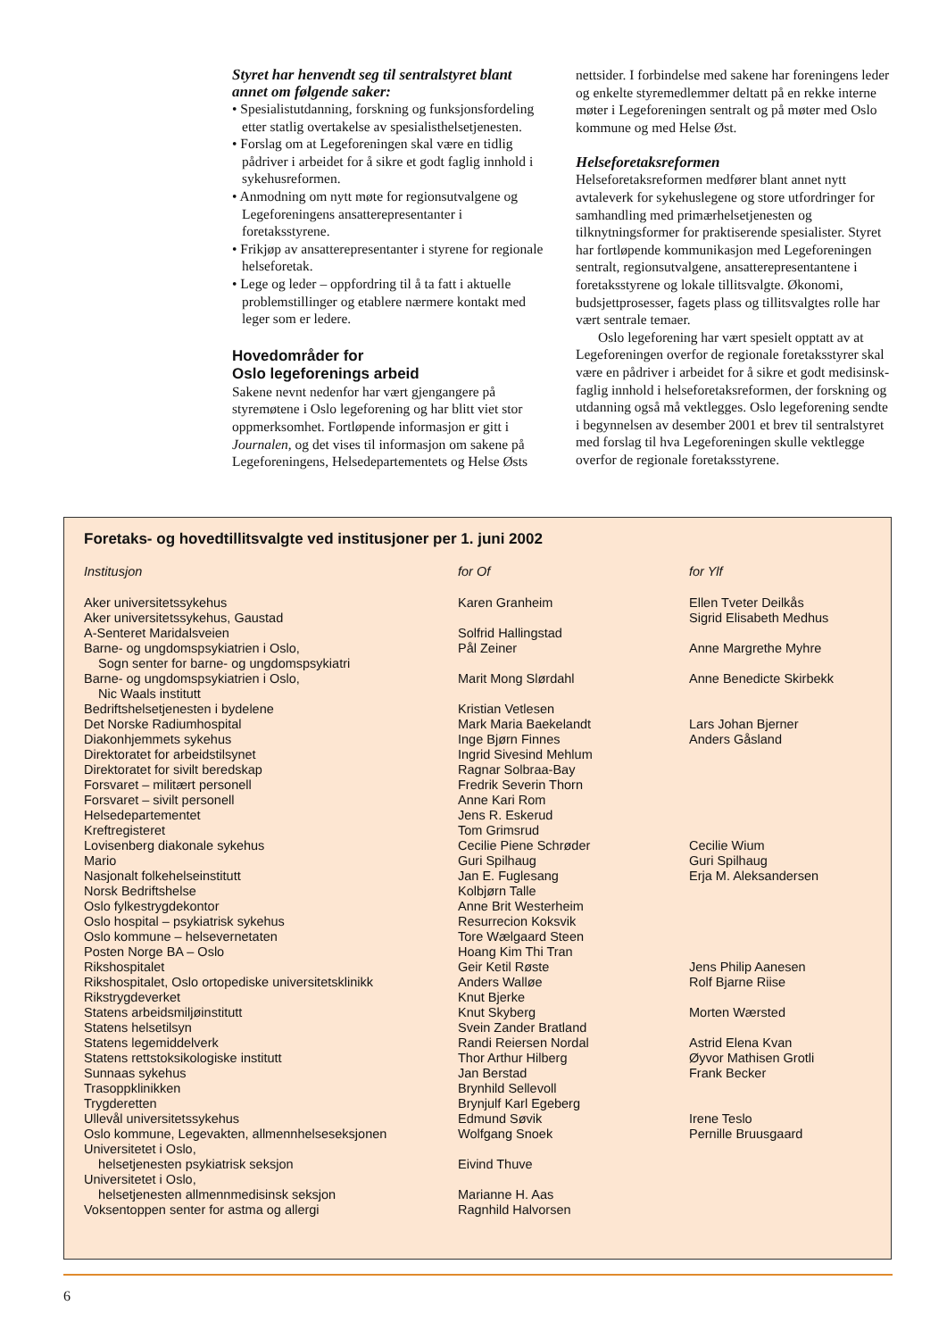Styret har henvendt seg til sentralstyret blant annet om følgende saker:
• Spesialistutdanning, forskning og funksjonsfordeling etter statlig overtakelse av spesialisthelsetjenesten.
• Forslag om at Legeforeningen skal være en tidlig pådriver i arbeidet for å sikre et godt faglig innhold i sykehusreformen.
• Anmodning om nytt møte for regionsutvalgene og Legeforeningens ansatterepresentanter i foretaksstyrene.
• Frikjøp av ansatterepresentanter i styrene for regionale helseforetak.
• Lege og leder – oppfordring til å ta fatt i aktuelle problemstillinger og etablere nærmere kontakt med leger som er ledere.
Hovedområder for
Oslo legeforenings arbeid
Sakene nevnt nedenfor har vært gjengangere på styremøtene i Oslo legeforening og har blitt viet stor oppmerksomhet. Fortløpende informasjon er gitt i Journalen, og det vises til informasjon om sakene på Legeforeningens, Helsedepartementets og Helse Østs
nettsider. I forbindelse med sakene har foreningens leder og enkelte styremedlemmer deltatt på en rekke interne møter i Legeforeningen sentralt og på møter med Oslo kommune og med Helse Øst.
Helseforetaksreformen
Helseforetaksreformen medfører blant annet nytt avtaleverk for sykehuslegene og store utfordringer for samhandling med primærhelsetjenesten og tilknytningsformer for praktiserende spesialister. Styret har fortløpende kommunikasjon med Legeforeningen sentralt, regionsutvalgene, ansatterepresentantene i foretaksstyrene og lokale tillitsvalgte. Økonomi, budsjettprosesser, fagets plass og tillitsvalgtes rolle har vært sentrale temaer.
Oslo legeforening har vært spesielt opptatt av at Legeforeningen overfor de regionale foretaksstyrer skal være en pådriver i arbeidet for å sikre et godt medisinsk-faglig innhold i helseforetaksreformen, der forskning og utdanning også må vektlegges. Oslo legeforening sendte i begynnelsen av desember 2001 et brev til sentralstyret med forslag til hva Legeforeningen skulle vektlegge overfor de regionale foretaksstyrene.
Foretaks- og hovedtillitsvalgte ved institusjoner per 1. juni 2002
| Institusjon | for Of | for Ylf |
| --- | --- | --- |
| Aker universitetssykehus | Karen Granheim | Ellen Tveter Deilkås |
| Aker universitetssykehus, Gaustad | | Sigrid Elisabeth Medhus |
| A-Senteret Maridalsveien | Solfrid Hallingstad | |
| Barne- og ungdomspsykiatrien i Oslo, Sogn senter for barne- og ungdomspsykiatri | Pål Zeiner | Anne Margrethe Myhre |
| Barne- og ungdomspsykiatrien i Oslo, Nic Waals institutt | Marit Mong Slørdahl | Anne Benedicte Skirbekk |
| Bedriftshelsetjenesten i bydelene | Kristian Vetlesen | |
| Det Norske Radiumhospital | Mark Maria Baekelandt | Lars Johan Bjerner |
| Diakonhjemmets sykehus | Inge Bjørn Finnes | Anders Gåsland |
| Direktoratet for arbeidstilsynet | Ingrid Sivesind Mehlum | |
| Direktoratet for sivilt beredskap | Ragnar Solbraa-Bay | |
| Forsvaret – militært personell | Fredrik Severin Thorn | |
| Forsvaret – sivilt personell | Anne Kari Rom | |
| Helsedepartementet | Jens R. Eskerud | |
| Kreftregisteret | Tom Grimsrud | |
| Lovisenberg diakonale sykehus | Cecilie Piene Schrøder | Cecilie Wium |
| Mario | Guri Spilhaug | Guri Spilhaug |
| Nasjonalt folkehelseinstitutt | Jan E. Fuglesang | Erja M. Aleksandersen |
| Norsk Bedriftshelse | Kolbjørn Talle | |
| Oslo fylkestrygdekontor | Anne Brit Westerheim | |
| Oslo hospital – psykiatrisk sykehus | Resurrecion Koksvik | |
| Oslo kommune – helsevernetaten | Tore Wælgaard Steen | |
| Posten Norge BA – Oslo | Hoang Kim Thi Tran | |
| Rikshospitalet | Geir Ketil Røste | Jens Philip Aanesen |
| Rikshospitalet, Oslo ortopediske universitetsklinikk | Anders Walløe | Rolf Bjarne Riise |
| Rikstrygdeverket | Knut Bjerke | |
| Statens arbeidsmiljøinstitutt | Knut Skyberg | Morten Wærsted |
| Statens helsetilsyn | Svein Zander Bratland | |
| Statens legemiddelverk | Randi Reiersen Nordal | Astrid Elena Kvan |
| Statens rettstoksikologiske institutt | Thor Arthur Hilberg | Øyvor Mathisen Grotli |
| Sunnaas sykehus | Jan Berstad | Frank Becker |
| Trasoppklinikken | Brynhild Sellevoll | |
| Trygderetten | Brynjulf Karl Egeberg | |
| Ullevål universitetssykehus | Edmund Søvik | Irene Teslo |
| Oslo kommune, Legevakten, allmennhelseseksjonen | Wolfgang Snoek | Pernille Bruusgaard |
| Universitetet i Oslo, helsetjenesten psykiatrisk seksjon | Eivind Thuve | |
| Universitetet i Oslo, helsetjenesten allmennmedisinsk seksjon | Marianne H. Aas | |
| Voksentoppen senter for astma og allergi | Ragnhild Halvorsen | |
6